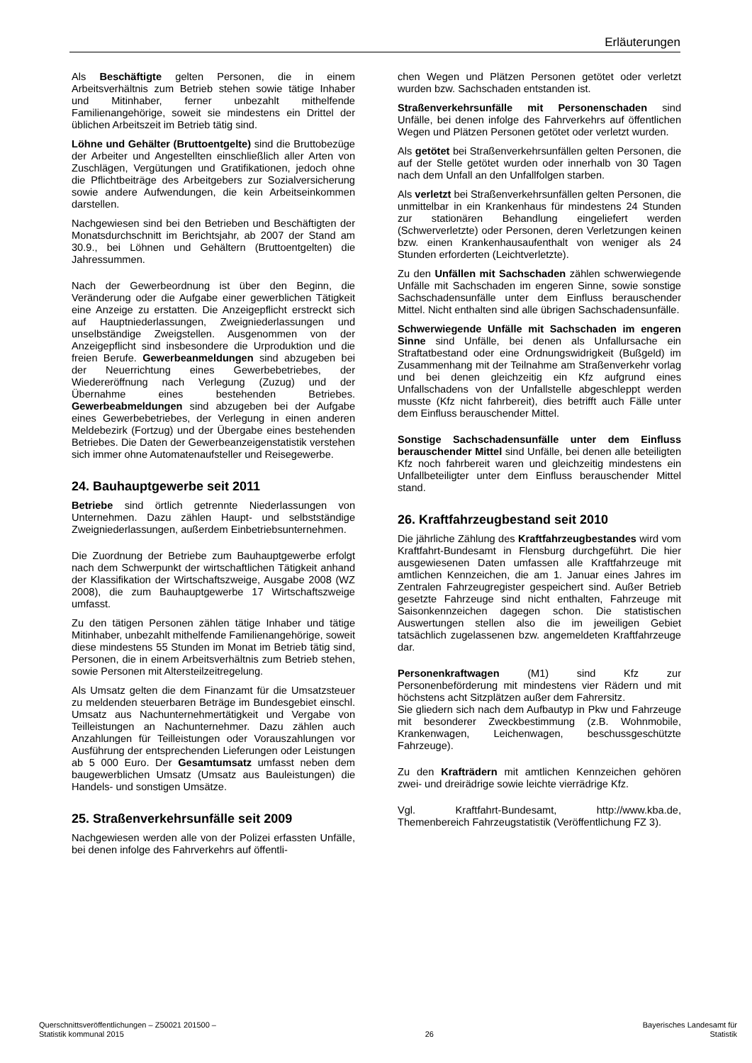Erläuterungen
Als Beschäftigte gelten Personen, die in einem Arbeitsverhältnis zum Betrieb stehen sowie tätige Inhaber und Mitinhaber, ferner unbezahlt mithelfende Familienangehörige, soweit sie mindestens ein Drittel der üblichen Arbeitszeit im Betrieb tätig sind.
Löhne und Gehälter (Bruttoentgelte) sind die Bruttobezüge der Arbeiter und Angestellten einschließlich aller Arten von Zuschlägen, Vergütungen und Gratifikationen, jedoch ohne die Pflichtbeiträge des Arbeitgebers zur Sozialversicherung sowie andere Aufwendungen, die kein Arbeitseinkommen darstellen.
Nachgewiesen sind bei den Betrieben und Beschäftigten der Monatsdurchschnitt im Berichtsjahr, ab 2007 der Stand am 30.9., bei Löhnen und Gehältern (Bruttoentgelten) die Jahressummen.
Nach der Gewerbeordnung ist über den Beginn, die Veränderung oder die Aufgabe einer gewerblichen Tätigkeit eine Anzeige zu erstatten. Die Anzeigepflicht erstreckt sich auf Hauptniederlassungen, Zweigniederlassungen und unselbständige Zweigstellen. Ausgenommen von der Anzeigepflicht sind insbesondere die Urproduktion und die freien Berufe. Gewerbeanmeldungen sind abzugeben bei der Neuerrichtung eines Gewerbebetriebes, der Wiedereröffnung nach Verlegung (Zuzug) und der Übernahme eines bestehenden Betriebes. Gewerbeabmeldungen sind abzugeben bei der Aufgabe eines Gewerbebetriebes, der Verlegung in einen anderen Meldebezirk (Fortzug) und der Übergabe eines bestehenden Betriebes. Die Daten der Gewerbeanzeigenstatistik verstehen sich immer ohne Automatenaufsteller und Reisegewerbe.
24. Bauhauptgewerbe seit 2011
Betriebe sind örtlich getrennte Niederlassungen von Unternehmen. Dazu zählen Haupt- und selbstständige Zweigniederlassungen, außerdem Einbetriebsunternehmen.
Die Zuordnung der Betriebe zum Bauhauptgewerbe erfolgt nach dem Schwerpunkt der wirtschaftlichen Tätigkeit anhand der Klassifikation der Wirtschaftszweige, Ausgabe 2008 (WZ 2008), die zum Bauhauptgewerbe 17 Wirtschaftszweige umfasst.
Zu den tätigen Personen zählen tätige Inhaber und tätige Mitinhaber, unbezahlt mithelfende Familienangehörige, soweit diese mindestens 55 Stunden im Monat im Betrieb tätig sind, Personen, die in einem Arbeitsverhältnis zum Betrieb stehen, sowie Personen mit Altersteilzeitregelung.
Als Umsatz gelten die dem Finanzamt für die Umsatzsteuer zu meldenden steuerbaren Beträge im Bundesgebiet einschl. Umsatz aus Nachunternehmertätigkeit und Vergabe von Teilleistungen an Nachunternehmer. Dazu zählen auch Anzahlungen für Teilleistungen oder Vorauszahlungen vor Ausführung der entsprechenden Lieferungen oder Leistungen ab 5 000 Euro. Der Gesamtumsatz umfasst neben dem baugewerblichen Umsatz (Umsatz aus Bauleistungen) die Handels- und sonstigen Umsätze.
25. Straßenverkehrsunfälle seit 2009
Nachgewiesen werden alle von der Polizei erfassten Unfälle, bei denen infolge des Fahrverkehrs auf öffentli-
chen Wegen und Plätzen Personen getötet oder verletzt wurden bzw. Sachschaden entstanden ist.
Straßenverkehrsunfälle mit Personenschaden sind Unfälle, bei denen infolge des Fahrverkehrs auf öffentlichen Wegen und Plätzen Personen getötet oder verletzt wurden.
Als getötet bei Straßenverkehrsunfällen gelten Personen, die auf der Stelle getötet wurden oder innerhalb von 30 Tagen nach dem Unfall an den Unfallfolgen starben.
Als verletzt bei Straßenverkehrsunfällen gelten Personen, die unmittelbar in ein Krankenhaus für mindestens 24 Stunden zur stationären Behandlung eingeliefert werden (Schwerverletzte) oder Personen, deren Verletzungen keinen bzw. einen Krankenhausaufenthalt von weniger als 24 Stunden erforderten (Leichtverletzte).
Zu den Unfällen mit Sachschaden zählen schwerwiegende Unfälle mit Sachschaden im engeren Sinne, sowie sonstige Sachschadensunfälle unter dem Einfluss berauschender Mittel. Nicht enthalten sind alle übrigen Sachschadensunfälle.
Schwerwiegende Unfälle mit Sachschaden im engeren Sinne sind Unfälle, bei denen als Unfallursache ein Straftatbestand oder eine Ordnungswidrigkeit (Bußgeld) im Zusammenhang mit der Teilnahme am Straßenverkehr vorlag und bei denen gleichzeitig ein Kfz aufgrund eines Unfallschadens von der Unfallstelle abgeschleppt werden musste (Kfz nicht fahrbereit), dies betrifft auch Fälle unter dem Einfluss berauschender Mittel.
Sonstige Sachschadensunfälle unter dem Einfluss berauschender Mittel sind Unfälle, bei denen alle beteiligten Kfz noch fahrbereit waren und gleichzeitig mindestens ein Unfallbeteiligter unter dem Einfluss berauschender Mittel stand.
26. Kraftfahrzeugbestand seit 2010
Die jährliche Zählung des Kraftfahrzeugbestandes wird vom Kraftfahrt-Bundesamt in Flensburg durchgeführt. Die hier ausgewiesenen Daten umfassen alle Kraftfahrzeuge mit amtlichen Kennzeichen, die am 1. Januar eines Jahres im Zentralen Fahrzeugregister gespeichert sind. Außer Betrieb gesetzte Fahrzeuge sind nicht enthalten, Fahrzeuge mit Saisonkennzeichen dagegen schon. Die statistischen Auswertungen stellen also die im jeweiligen Gebiet tatsächlich zugelassenen bzw. angemeldeten Kraftfahrzeuge dar.
Personenkraftwagen (M1) sind Kfz zur Personenbeförderung mit mindestens vier Rädern und mit höchstens acht Sitzplätzen außer dem Fahrersitz.
Sie gliedern sich nach dem Aufbautyp in Pkw und Fahrzeuge mit besonderer Zweckbestimmung (z.B. Wohnmobile, Krankenwagen, Leichenwagen, beschussgeschützte Fahrzeuge).
Zu den Krafträdern mit amtlichen Kennzeichen gehören zwei- und dreirädrige sowie leichte vierrädrige Kfz.
Vgl. Kraftfahrt-Bundesamt, http://www.kba.de, Themenbereich Fahrzeugstatistik (Veröffentlichung FZ 3).
Querschnittsveröffentlichungen – Z50021 201500 –
Statistik kommunal 2015
26 Bayerisches Landesamt für
Statistik